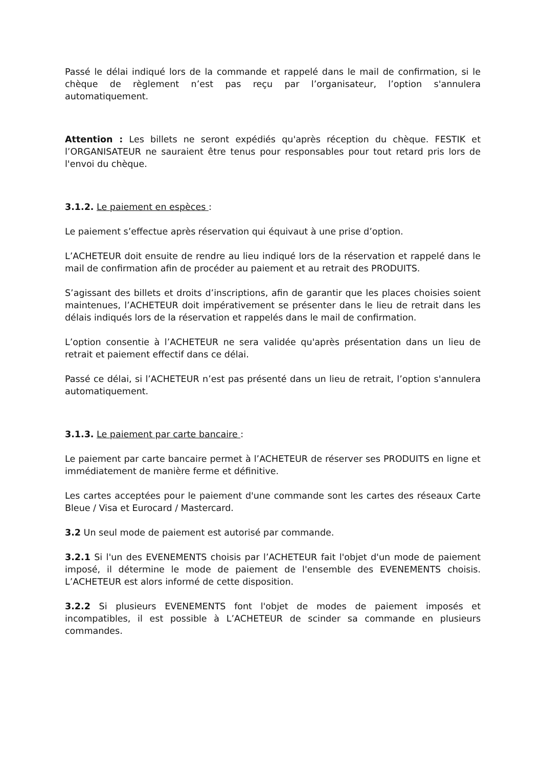Passé le délai indiqué lors de la commande et rappelé dans le mail de confirmation, si le chèque de règlement n’est pas reçu par l’organisateur, l’option s'annulera automatiquement.
Attention : Les billets ne seront expédiés qu'après réception du chèque. FESTIK et l’ORGANISATEUR ne sauraient être tenus pour responsables pour tout retard pris lors de l'envoi du chèque.
3.1.2. Le paiement en espèces :
Le paiement s’effectue après réservation qui équivaut à une prise d’option.
L’ACHETEUR doit ensuite de rendre au lieu indiqué lors de la réservation et rappelé dans le mail de confirmation afin de procéder au paiement et au retrait des PRODUITS.
S’agissant des billets et droits d’inscriptions, afin de garantir que les places choisies soient maintenues, l’ACHETEUR doit impérativement se présenter dans le lieu de retrait dans les délais indiqués lors de la réservation et rappelés dans le mail de confirmation.
L’option consentie à l’ACHETEUR ne sera validée qu'après présentation dans un lieu de retrait et paiement effectif dans ce délai.
Passé ce délai, si l’ACHETEUR n’est pas présenté dans un lieu de retrait, l’option s'annulera automatiquement.
3.1.3. Le paiement par carte bancaire :
Le paiement par carte bancaire permet à l’ACHETEUR de réserver ses PRODUITS en ligne et immédiatement de manière ferme et définitive.
Les cartes acceptées pour le paiement d'une commande sont les cartes des réseaux Carte Bleue / Visa et Eurocard / Mastercard.
3.2 Un seul mode de paiement est autorisé par commande.
3.2.1 Si l'un des EVENEMENTS choisis par l’ACHETEUR fait l'objet d'un mode de paiement imposé, il détermine le mode de paiement de l'ensemble des EVENEMENTS choisis. L’ACHETEUR est alors informé de cette disposition.
3.2.2 Si plusieurs EVENEMENTS font l'objet de modes de paiement imposés et incompatibles, il est possible à L’ACHETEUR de scinder sa commande en plusieurs commandes.